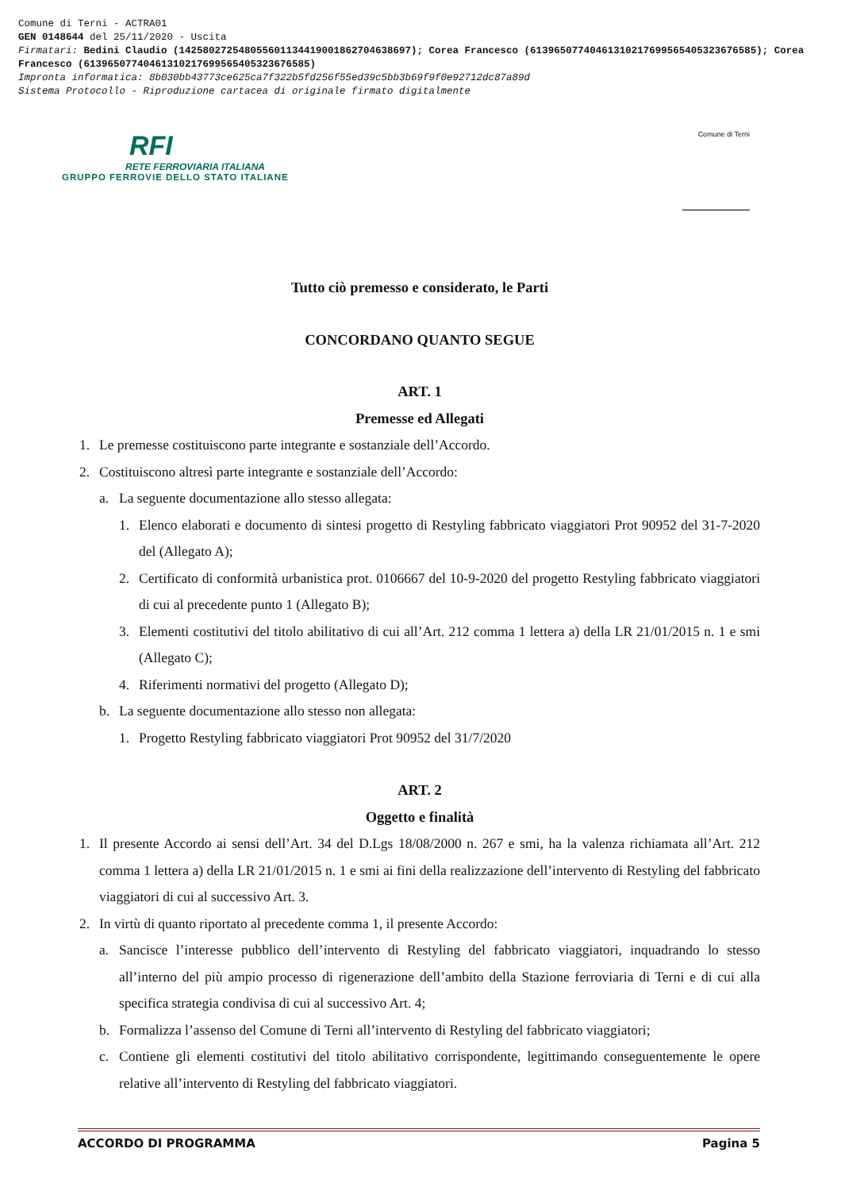Comune di Terni - ACTRA01
GEN 0148644 del 25/11/2020 - Uscita
Firmatari: Bedini Claudio (142580272548055601134419001862704638697); Corea Francesco (61396507740461310217699565405323676585); Corea Francesco (61396507740461310217699565405323676585)
Impronta informatica: 8b030bb43773ce625ca7f322b5fd256f55ed39c5bb3b69f9f0e92712dc87a89d
Sistema Protocollo - Riproduzione cartacea di originale firmato digitalmente
RFI
RETE FERROVIARIA ITALIANA
GRUPPO FERROVIE DELLO STATO ITALIANE
Comune di Terni
Tutto ciò premesso e considerato, le Parti
CONCORDANO QUANTO SEGUE
ART. 1
Premesse ed Allegati
1. Le premesse costituiscono parte integrante e sostanziale dell’Accordo.
2. Costituiscono altresì parte integrante e sostanziale dell’Accordo:
a. La seguente documentazione allo stesso allegata:
1. Elenco elaborati e documento di sintesi progetto di Restyling fabbricato viaggiatori Prot 90952 del 31-7-2020 del (Allegato A);
2. Certificato di conformità urbanistica prot. 0106667 del 10-9-2020 del progetto Restyling fabbricato viaggiatori di cui al precedente punto 1 (Allegato B);
3. Elementi costitutivi del titolo abilitativo di cui all’Art. 212 comma 1 lettera a) della LR 21/01/2015 n. 1 e smi (Allegato C);
4. Riferimenti normativi del progetto (Allegato D);
b. La seguente documentazione allo stesso non allegata:
1. Progetto Restyling fabbricato viaggiatori Prot 90952 del 31/7/2020
ART. 2
Oggetto e finalità
1. Il presente Accordo ai sensi dell’Art. 34 del D.Lgs 18/08/2000 n. 267 e smi, ha la valenza richiamata all’Art. 212 comma 1 lettera a) della LR 21/01/2015 n. 1 e smi ai fini della realizzazione dell’intervento di Restyling del fabbricato viaggiatori di cui al successivo Art. 3.
2. In virtù di quanto riportato al precedente comma 1, il presente Accordo:
a. Sancisce l’interesse pubblico dell’intervento di Restyling del fabbricato viaggiatori, inquadrando lo stesso all’interno del più ampio processo di rigenerazione dell’ambito della Stazione ferroviaria di Terni e di cui alla specifica strategia condivisa di cui al successivo Art. 4;
b. Formalizza l’assenso del Comune di Terni all’intervento di Restyling del fabbricato viaggiatori;
c. Contiene gli elementi costitutivi del titolo abilitativo corrispondente, legittimando conseguentemente le opere relative all’intervento di Restyling del fabbricato viaggiatori.
ACCORDO DI PROGRAMMA Pagina 5